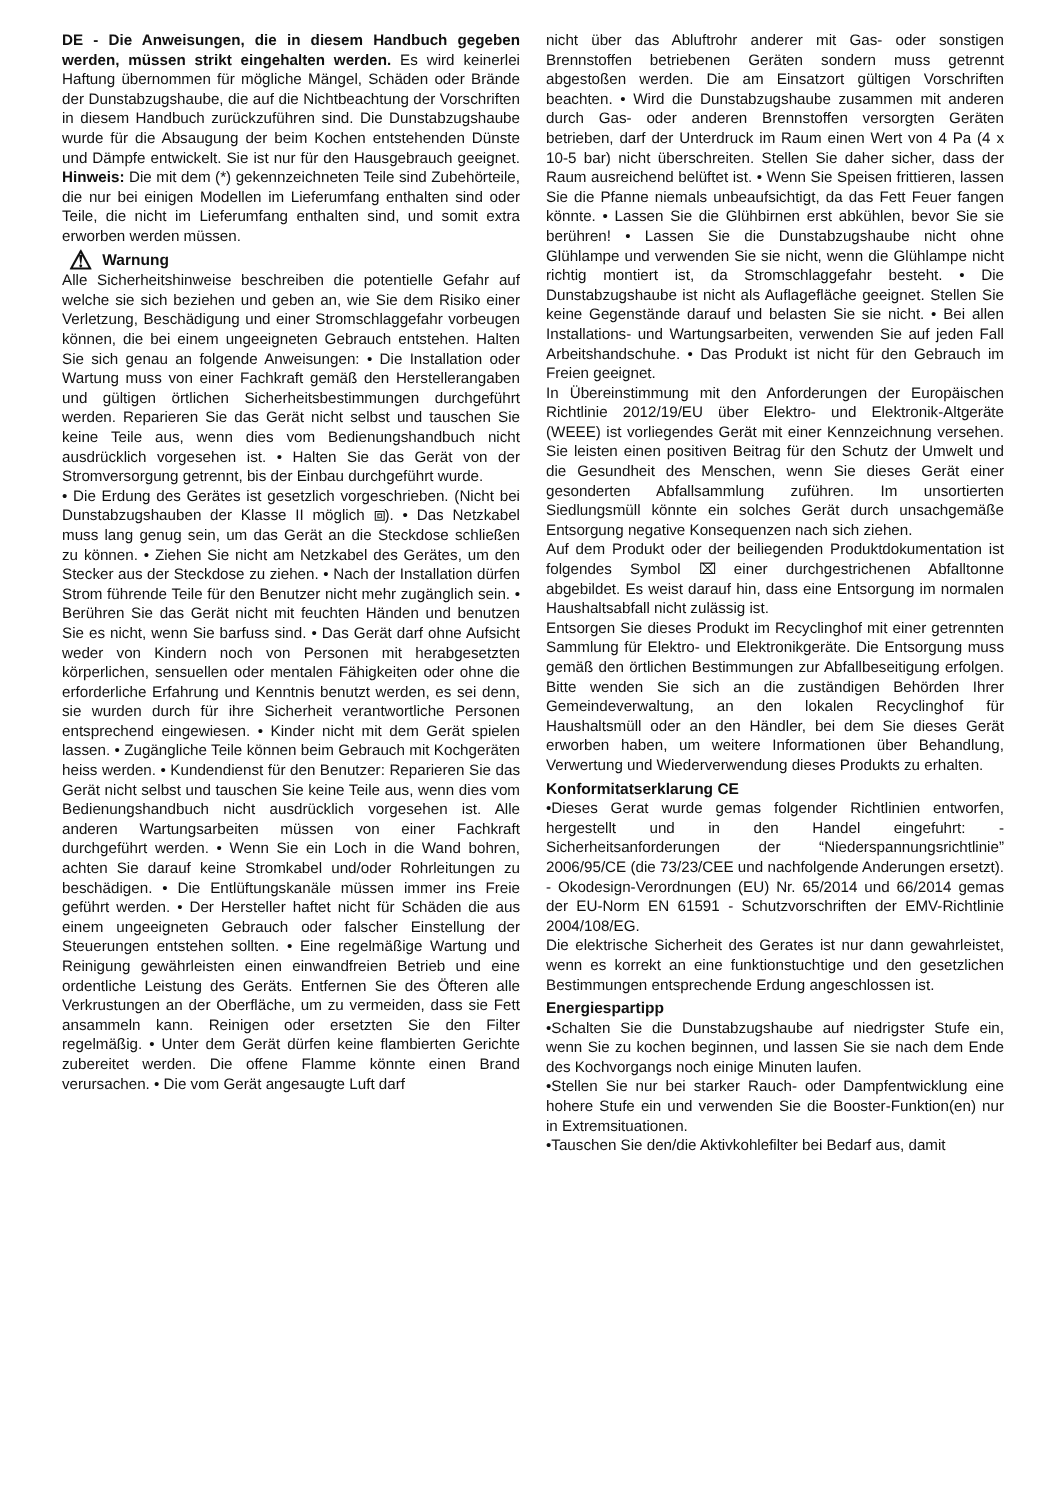DE - Die Anweisungen, die in diesem Handbuch gegeben werden, müssen strikt eingehalten werden. Es wird keinerlei Haftung übernommen für mögliche Mängel, Schäden oder Brände der Dunstabzugshaube, die auf die Nichtbeachtung der Vorschriften in diesem Handbuch zurückzuführen sind. Die Dunstabzugshaube wurde für die Absaugung der beim Kochen entstehenden Dünste und Dämpfe entwickelt. Sie ist nur für den Hausgebrauch geeignet. Hinweis: Die mit dem (*) gekennzeichneten Teile sind Zubehörteile, die nur bei einigen Modellen im Lieferumfang enthalten sind oder Teile, die nicht im Lieferumfang enthalten sind, und somit extra erworben werden müssen.
⚠ Warnung
Alle Sicherheitshinweise beschreiben die potentielle Gefahr auf welche sie sich beziehen und geben an, wie Sie dem Risiko einer Verletzung, Beschädigung und einer Stromschlaggefahr vorbeugen können, die bei einem ungeeigneten Gebrauch entstehen. Halten Sie sich genau an folgende Anweisungen: • Die Installation oder Wartung muss von einer Fachkraft gemäß den Herstellerangaben und gültigen örtlichen Sicherheitsbestimmungen durchgeführt werden. Reparieren Sie das Gerät nicht selbst und tauschen Sie keine Teile aus, wenn dies vom Bedienungshandbuch nicht ausdrücklich vorgesehen ist. • Halten Sie das Gerät von der Stromversorgung getrennt, bis der Einbau durchgeführt wurde.
• Die Erdung des Gerätes ist gesetzlich vorgeschrieben. (Nicht bei Dunstabzugshauben der Klasse II möglich ⧈). • Das Netzkabel muss lang genug sein, um das Gerät an die Steckdose schließen zu können. • Ziehen Sie nicht am Netzkabel des Gerätes, um den Stecker aus der Steckdose zu ziehen. • Nach der Installation dürfen Strom führende Teile für den Benutzer nicht mehr zugänglich sein. • Berühren Sie das Gerät nicht mit feuchten Händen und benutzen Sie es nicht, wenn Sie barfuss sind. • Das Gerät darf ohne Aufsicht weder von Kindern noch von Personen mit herabgesetzten körperlichen, sensuellen oder mentalen Fähigkeiten oder ohne die erforderliche Erfahrung und Kenntnis benutzt werden, es sei denn, sie wurden durch für ihre Sicherheit verantwortliche Personen entsprechend eingewiesen. • Kinder nicht mit dem Gerät spielen lassen. • Zugängliche Teile können beim Gebrauch mit Kochgeräten heiss werden. • Kundendienst für den Benutzer: Reparieren Sie das Gerät nicht selbst und tauschen Sie keine Teile aus, wenn dies vom Bedienungshandbuch nicht ausdrücklich vorgesehen ist. Alle anderen Wartungsarbeiten müssen von einer Fachkraft durchgeführt werden. • Wenn Sie ein Loch in die Wand bohren, achten Sie darauf keine Stromkabel und/oder Rohrleitungen zu beschädigen. • Die Entlüftungskanäle müssen immer ins Freie geführt werden. • Der Hersteller haftet nicht für Schäden die aus einem ungeeigneten Gebrauch oder falscher Einstellung der Steuerungen entstehen sollten. • Eine regelmäßige Wartung und Reinigung gewährleisten einen einwandfreien Betrieb und eine ordentliche Leistung des Geräts. Entfernen Sie des Öfteren alle Verkrustungen an der Oberfläche, um zu vermeiden, dass sie Fett ansammeln kann. Reinigen oder ersetzten Sie den Filter regelmäßig. • Unter dem Gerät dürfen keine flambierten Gerichte zubereitet werden. Die offene Flamme könnte einen Brand verursachen. • Die vom Gerät angesaugte Luft darf
nicht über das Abluftrohr anderer mit Gas- oder sonstigen Brennstoffen betriebenen Geräten sondern muss getrennt abgestoßen werden. Die am Einsatzort gültigen Vorschriften beachten. • Wird die Dunstabzugshaube zusammen mit anderen durch Gas- oder anderen Brennstoffen versorgten Geräten betrieben, darf der Unterdruck im Raum einen Wert von 4 Pa (4 x 10-5 bar) nicht überschreiten. Stellen Sie daher sicher, dass der Raum ausreichend belüftet ist. • Wenn Sie Speisen frittieren, lassen Sie die Pfanne niemals unbeaufsichtigt, da das Fett Feuer fangen könnte. • Lassen Sie die Glühbirnen erst abkühlen, bevor Sie sie berühren! • Lassen Sie die Dunstabzugshaube nicht ohne Glühlampe und verwenden Sie sie nicht, wenn die Glühlampe nicht richtig montiert ist, da Stromschlaggefahr besteht. • Die Dunstabzugshaube ist nicht als Auflagefläche geeignet. Stellen Sie keine Gegenstände darauf und belasten Sie sie nicht. • Bei allen Installations- und Wartungsarbeiten, verwenden Sie auf jeden Fall Arbeitshandschuhe. • Das Produkt ist nicht für den Gebrauch im Freien geeignet.
In Übereinstimmung mit den Anforderungen der Europäischen Richtlinie 2012/19/EU über Elektro- und Elektronik-Altgeräte (WEEE) ist vorliegendes Gerät mit einer Kennzeichnung versehen. Sie leisten einen positiven Beitrag für den Schutz der Umwelt und die Gesundheit des Menschen, wenn Sie dieses Gerät einer gesonderten Abfallsammlung zuführen. Im unsortierten Siedlungsmüll könnte ein solches Gerät durch unsachgemäße Entsorgung negative Konsequenzen nach sich ziehen.
Auf dem Produkt oder der beiliegenden Produktdokumentation ist folgendes Symbol ⌧ einer durchgestrichenen Abfalltonne abgebildet. Es weist darauf hin, dass eine Entsorgung im normalen Haushaltsabfall nicht zulässig ist.
Entsorgen Sie dieses Produkt im Recyclinghof mit einer getrennten Sammlung für Elektro- und Elektronikgeräte. Die Entsorgung muss gemäß den örtlichen Bestimmungen zur Abfallbeseitigung erfolgen. Bitte wenden Sie sich an die zuständigen Behörden Ihrer Gemeindeverwaltung, an den lokalen Recyclinghof für Haushaltsmüll oder an den Händler, bei dem Sie dieses Gerät erworben haben, um weitere Informationen über Behandlung, Verwertung und Wiederverwendung dieses Produkts zu erhalten.
Konformitatserklarung CE
•Dieses Gerat wurde gemas folgender Richtlinien entworfen, hergestellt und in den Handel eingefuhrt: - Sicherheitsanforderungen der “Niederspannungsrichtlinie” 2006/95/CE (die 73/23/CEE und nachfolgende Anderungen ersetzt). - Okodesign-Verordnungen (EU) Nr. 65/2014 und 66/2014 gemas der EU-Norm EN 61591 - Schutzvorschriften der EMV-Richtlinie 2004/108/EG.
Die elektrische Sicherheit des Gerates ist nur dann gewahrleistet, wenn es korrekt an eine funktionstuchtige und den gesetzlichen Bestimmungen entsprechende Erdung angeschlossen ist.
Energiespartipp
•Schalten Sie die Dunstabzugshaube auf niedrigster Stufe ein, wenn Sie zu kochen beginnen, und lassen Sie sie nach dem Ende des Kochvorgangs noch einige Minuten laufen.
•Stellen Sie nur bei starker Rauch- oder Dampfentwicklung eine hohere Stufe ein und verwenden Sie die Booster-Funktion(en) nur in Extremsituationen.
•Tauschen Sie den/die Aktivkohlefilter bei Bedarf aus, damit